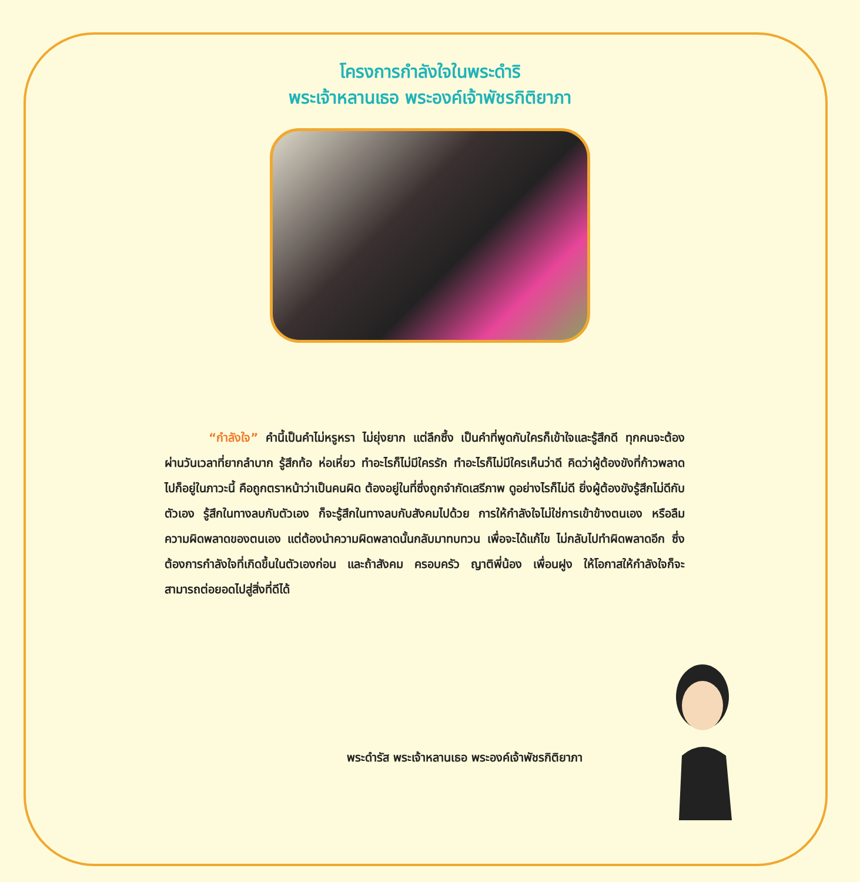โครงการกำลังใจในพระดำริ
พระเจ้าหลานเธอ พระองค์เจ้าพัชรกิติยาภา
“กำลังใจ” คำนี้เป็นคำไม่หรูหรา ไม่ยุ่งยาก แต่ลึกซึ้ง เป็นคำที่พูดกับใครก็เข้าใจและรู้สึกดี ทุกคนจะต้องผ่านวันเวลาที่ยากลำบาก รู้สึกท้อ ห่อเหี่ยว ทำอะไรก็ไม่มีใครรัก ทำอะไรก็ไม่มีใครเห็นว่าดี คิดว่าผู้ต้องขังที่ก้าวพลาดไปก็อยู่ในภาวะนี้ คือถูกตราหน้าว่าเป็นคนผิด ต้องอยู่ในที่ซึ่งถูกจำกัดเสรีภาพ ดูอย่างไรก็ไม่ดี ยิ่งผู้ต้องขังรู้สึกไม่ดีกับตัวเอง รู้สึกในทางลบกับตัวเอง ก็จะรู้สึกในทางลบกับสังคมไปด้วย การให้กำลังใจไม่ใช่การเข้าข้างตนเอง หรือลืมความผิดพลาดของตนเอง แต่ต้องนำความผิดพลาดนั้นกลับมาทบทวน เพื่อจะได้แก้ไข ไม่กลับไปทำผิดพลาดอีก ซึ่งต้องการกำลังใจที่เกิดขึ้นในตัวเองก่อน และถ้าสังคม ครอบครัว ญาติพี่น้อง เพื่อนฝูง ให้โอกาสให้กำลังใจก็จะสามารถต่อยอดไปสู่สิ่งที่ดีได้
พระดำรัส พระเจ้าหลานเธอ พระองค์เจ้าพัชรกิติยาภา